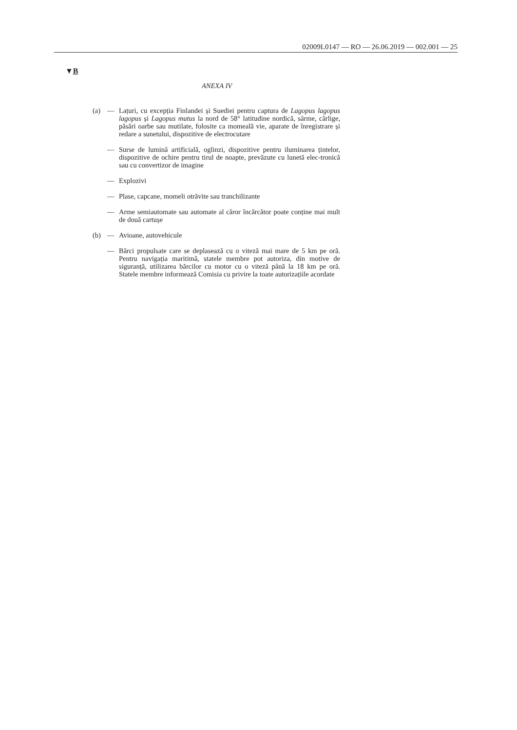02009L0147 — RO — 26.06.2019 — 002.001 — 25
▼B
ANEXA IV
(a) — Lațuri, cu excepția Finlandei și Suediei pentru captura de Lagopus lagopus lagopus și Lagopus mutus la nord de 58° latitudine nordică, sârme, cârlige, păsări oarbe sau mutilate, folosite ca momeală vie, aparate de înregistrare și redare a sunetului, dispozitive de electrocutare
— Surse de lumină artificială, oglinzi, dispozitive pentru iluminarea țintelor, dispozitive de ochire pentru tirul de noapte, prevăzute cu lunetă elec-tronică sau cu convertizor de imagine
— Explozivi
— Plase, capcane, momeli otrăvite sau tranchilizante
— Arme semiautomate sau automate al căror încărcător poate conține mai mult de două cartușe
(b) — Avioane, autovehicule
— Bărci propulsate care se deplasează cu o viteză mai mare de 5 km pe oră. Pentru navigația maritimă, statele membre pot autoriza, din motive de siguranță, utilizarea bărcilor cu motor cu o viteză până la 18 km pe oră. Statele membre informează Comisia cu privire la toate autorizațiile acordate